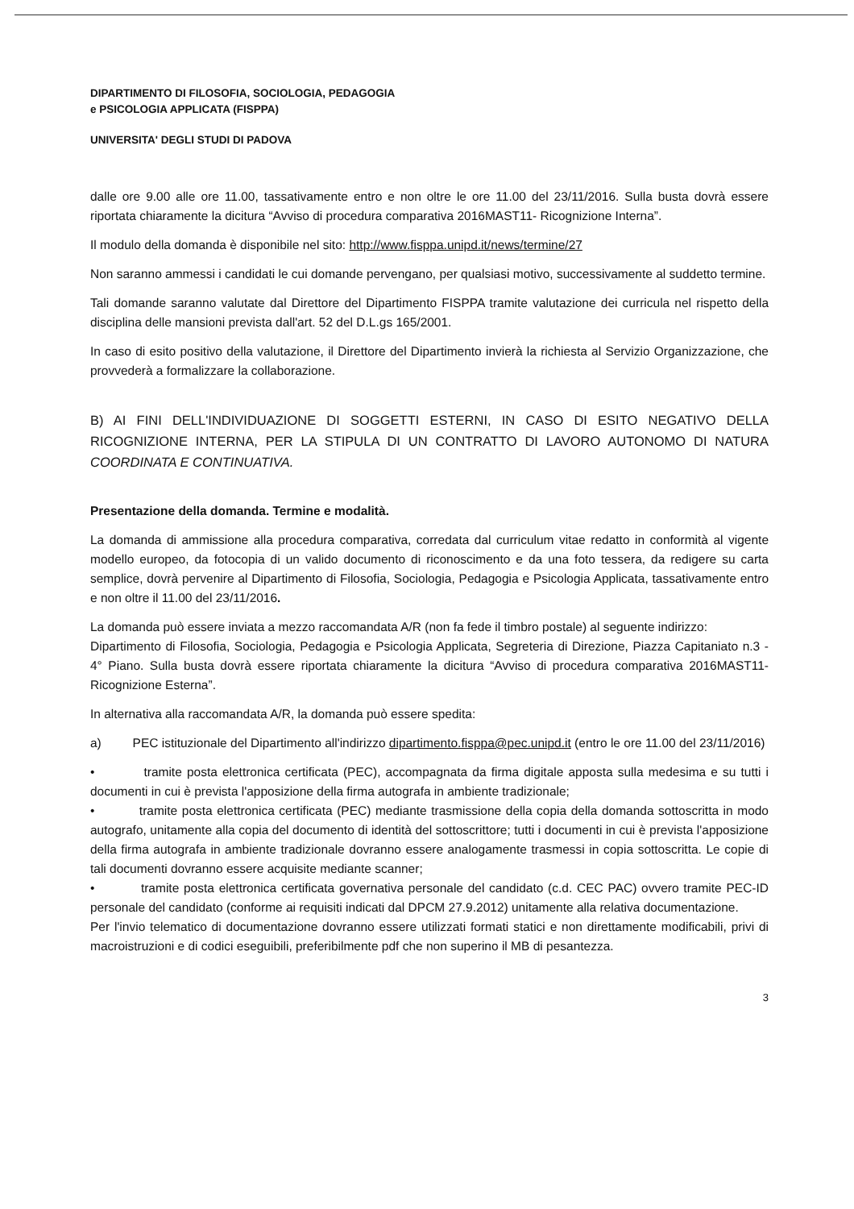DIPARTIMENTO DI FILOSOFIA, SOCIOLOGIA, PEDAGOGIA
e PSICOLOGIA APPLICATA (FISPPA)
UNIVERSITA' DEGLI STUDI DI PADOVA
dalle ore 9.00 alle ore 11.00, tassativamente entro e non oltre le ore 11.00 del 23/11/2016. Sulla busta dovrà essere riportata chiaramente la dicitura “Avviso di procedura comparativa 2016MAST11- Ricognizione Interna”.
Il modulo della domanda è disponibile nel sito: http://www.fisppa.unipd.it/news/termine/27
Non saranno ammessi i candidati le cui domande pervengano, per qualsiasi motivo, successivamente al suddetto termine.
Tali domande saranno valutate dal Direttore del Dipartimento FISPPA tramite valutazione dei curricula nel rispetto della disciplina delle mansioni prevista dall'art. 52 del D.L.gs 165/2001.
In caso di esito positivo della valutazione, il Direttore del Dipartimento invierà la richiesta al Servizio Organizzazione, che provvederà a formalizzare la collaborazione.
B) AI FINI DELL'INDIVIDUAZIONE DI SOGGETTI ESTERNI, IN CASO DI ESITO NEGATIVO DELLA RICOGNIZIONE INTERNA, PER LA STIPULA DI UN CONTRATTO DI LAVORO AUTONOMO DI NATURA COORDINATA E CONTINUATIVA.
Presentazione della domanda. Termine e modalità.
La domanda di ammissione alla procedura comparativa, corredata dal curriculum vitae redatto in conformità al vigente modello europeo, da fotocopia di un valido documento di riconoscimento e da una foto tessera, da redigere su carta semplice, dovrà pervenire al Dipartimento di Filosofia, Sociologia, Pedagogia e Psicologia Applicata, tassativamente entro e non oltre il 11.00 del 23/11/2016.
La domanda può essere inviata a mezzo raccomandata A/R (non fa fede il timbro postale) al seguente indirizzo:
Dipartimento di Filosofia, Sociologia, Pedagogia e Psicologia Applicata, Segreteria di Direzione, Piazza Capitaniato n.3 - 4° Piano. Sulla busta dovrà essere riportata chiaramente la dicitura “Avviso di procedura comparativa 2016MAST11- Ricognizione Esterna”.
In alternativa alla raccomandata A/R, la domanda può essere spedita:
a) PEC istituzionale del Dipartimento all'indirizzo dipartimento.fisppa@pec.unipd.it (entro le ore 11.00 del 23/11/2016)
• tramite posta elettronica certificata (PEC), accompagnata da firma digitale apposta sulla medesima e su tutti i documenti in cui è prevista l'apposizione della firma autografa in ambiente tradizionale;
• tramite posta elettronica certificata (PEC) mediante trasmissione della copia della domanda sottoscritta in modo autografo, unitamente alla copia del documento di identità del sottoscrittore; tutti i documenti in cui è prevista l'apposizione della firma autografa in ambiente tradizionale dovranno essere analogamente trasmessi in copia sottoscritta. Le copie di tali documenti dovranno essere acquisite mediante scanner;
• tramite posta elettronica certificata governativa personale del candidato (c.d. CEC PAC) ovvero tramite PEC-ID personale del candidato (conforme ai requisiti indicati dal DPCM 27.9.2012) unitamente alla relativa documentazione.
Per l'invio telematico di documentazione dovranno essere utilizzati formati statici e non direttamente modificabili, privi di macroistruzioni e di codici eseguibili, preferibilmente pdf che non superino il MB di pesantezza.
3